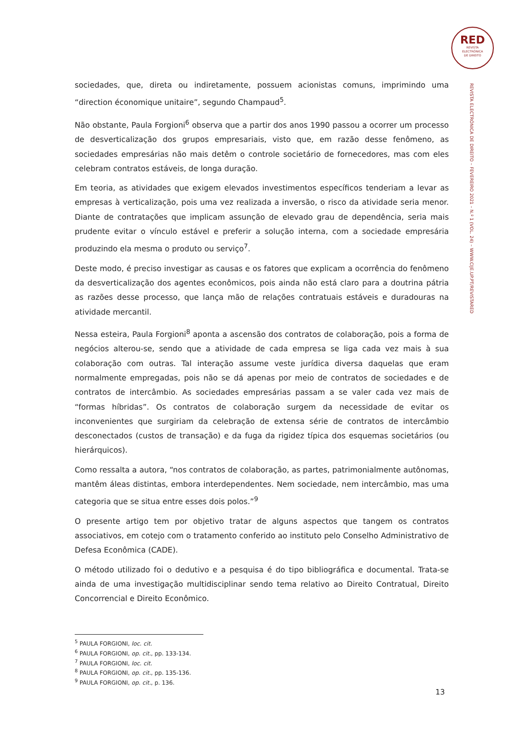RED
REVISTA
ELECTRÓNICA
DE DIREITO
REVISTA ELECTRÓNICA DE DIREITO – FEVEREIRO 2021 – N.º 1 (VOL. 24) – WWW.CIJE.UP.PT/REVISTARED
sociedades, que, direta ou indiretamente, possuem acionistas comuns, imprimindo uma “direction économique unitaire”, segundo Champaud<sup>5</sup>.
Não obstante, Paula Forgioni<sup>6</sup> observa que a partir dos anos 1990 passou a ocorrer um processo de desverticalização dos grupos empresariais, visto que, em razão desse fenômeno, as sociedades empresárias não mais detêm o controle societário de fornecedores, mas com eles celebram contratos estáveis, de longa duração.
Em teoria, as atividades que exigem elevados investimentos específicos tenderiam a levar as empresas à verticalização, pois uma vez realizada a inversão, o risco da atividade seria menor. Diante de contratações que implicam assunção de elevado grau de dependência, seria mais prudente evitar o vínculo estável e preferir a solução interna, com a sociedade empresária produzindo ela mesma o produto ou serviço<sup>7</sup>.
Deste modo, é preciso investigar as causas e os fatores que explicam a ocorrência do fenômeno da desverticalização dos agentes econômicos, pois ainda não está claro para a doutrina pátria as razões desse processo, que lança mão de relações contratuais estáveis e duradouras na atividade mercantil.
Nessa esteira, Paula Forgioni<sup>8</sup> aponta a ascensão dos contratos de colaboração, pois a forma de negócios alterou-se, sendo que a atividade de cada empresa se liga cada vez mais à sua colaboração com outras. Tal interação assume veste jurídica diversa daquelas que eram normalmente empregadas, pois não se dá apenas por meio de contratos de sociedades e de contratos de intercâmbio. As sociedades empresárias passam a se valer cada vez mais de “formas híbridas”. Os contratos de colaboração surgem da necessidade de evitar os inconvenientes que surgiriam da celebração de extensa série de contratos de intercâmbio desconectados (custos de transação) e da fuga da rigidez típica dos esquemas societários (ou hierárquicos).
Como ressalta a autora, “nos contratos de colaboração, as partes, patrimonialmente autônomas, mantêm áleas distintas, embora interdependentes. Nem sociedade, nem intercâmbio, mas uma categoria que se situa entre esses dois polos.”<sup>9</sup>
O presente artigo tem por objetivo tratar de alguns aspectos que tangem os contratos associativos, em cotejo com o tratamento conferido ao instituto pelo Conselho Administrativo de Defesa Econômica (CADE).
O método utilizado foi o dedutivo e a pesquisa é do tipo bibliográfica e documental. Trata-se ainda de uma investigação multidisciplinar sendo tema relativo ao Direito Contratual, Direito Concorrencial e Direito Econômico.
<sup>5</sup> PAULA FORGIONI, loc. cit.
<sup>6</sup> PAULA FORGIONI, op. cit., pp. 133-134.
<sup>7</sup> PAULA FORGIONI, loc. cit.
<sup>8</sup> PAULA FORGIONI, op. cit., pp. 135-136.
<sup>9</sup> PAULA FORGIONI, op. cit., p. 136.
13